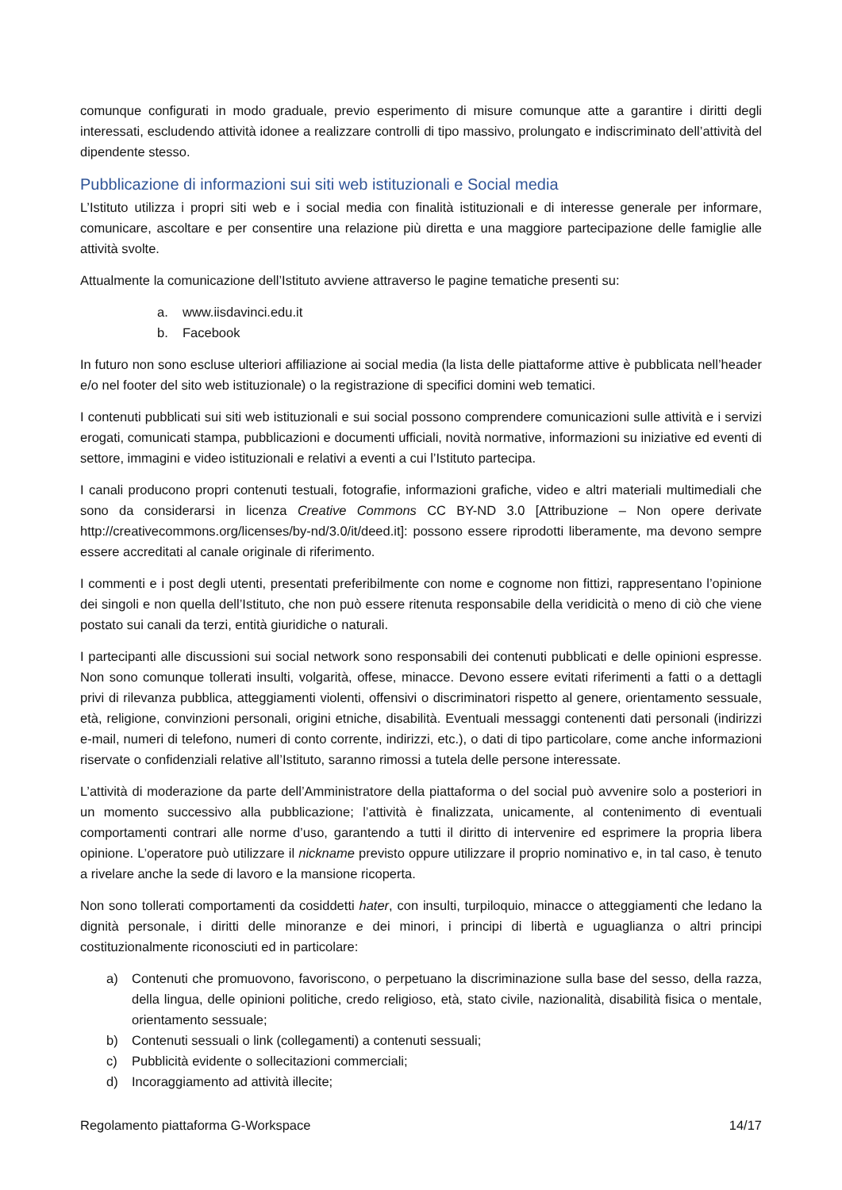comunque configurati in modo graduale, previo esperimento di misure comunque atte a garantire i diritti degli interessati, escludendo attività idonee a realizzare controlli di tipo massivo, prolungato e indiscriminato dell’attività del dipendente stesso.
Pubblicazione di informazioni sui siti web istituzionali e Social media
L’Istituto utilizza i propri siti web e i social media con finalità istituzionali e di interesse generale per informare, comunicare, ascoltare e per consentire una relazione più diretta e una maggiore partecipazione delle famiglie alle attività svolte.
Attualmente la comunicazione dell’Istituto avviene attraverso le pagine tematiche presenti su:
a. www.iisdavinci.edu.it
b. Facebook
In futuro non sono escluse ulteriori affiliazione ai social media (la lista delle piattaforme attive è pubblicata nell’header e/o nel footer del sito web istituzionale) o la registrazione di specifici domini web tematici.
I contenuti pubblicati sui siti web istituzionali e sui social possono comprendere comunicazioni sulle attività e i servizi erogati, comunicati stampa, pubblicazioni e documenti ufficiali, novità normative, informazioni su iniziative ed eventi di settore, immagini e video istituzionali e relativi a eventi a cui l’Istituto partecipa.
I canali producono propri contenuti testuali, fotografie, informazioni grafiche, video e altri materiali multimediali che sono da considerarsi in licenza Creative Commons CC BY-ND 3.0 [Attribuzione – Non opere derivate http://creativecommons.org/licenses/by-nd/3.0/it/deed.it]: possono essere riprodotti liberamente, ma devono sempre essere accreditati al canale originale di riferimento.
I commenti e i post degli utenti, presentati preferibilmente con nome e cognome non fittizi, rappresentano l’opinione dei singoli e non quella dell’Istituto, che non può essere ritenuta responsabile della veridicità o meno di ciò che viene postato sui canali da terzi, entità giuridiche o naturali.
I partecipanti alle discussioni sui social network sono responsabili dei contenuti pubblicati e delle opinioni espresse. Non sono comunque tollerati insulti, volgarità, offese, minacce. Devono essere evitati riferimenti a fatti o a dettagli privi di rilevanza pubblica, atteggiamenti violenti, offensivi o discriminatori rispetto al genere, orientamento sessuale, età, religione, convinzioni personali, origini etniche, disabilità. Eventuali messaggi contenenti dati personali (indirizzi e-mail, numeri di telefono, numeri di conto corrente, indirizzi, etc.), o dati di tipo particolare, come anche informazioni riservate o confidenziali relative all’Istituto, saranno rimossi a tutela delle persone interessate.
L’attività di moderazione da parte dell’Amministratore della piattaforma o del social può avvenire solo a posteriori in un momento successivo alla pubblicazione; l’attività è finalizzata, unicamente, al contenimento di eventuali comportamenti contrari alle norme d’uso, garantendo a tutti il diritto di intervenire ed esprimere la propria libera opinione. L’operatore può utilizzare il nickname previsto oppure utilizzare il proprio nominativo e, in tal caso, è tenuto a rivelare anche la sede di lavoro e la mansione ricoperta.
Non sono tollerati comportamenti da cosiddetti hater, con insulti, turpiloquio, minacce o atteggiamenti che ledano la dignità personale, i diritti delle minoranze e dei minori, i principi di libertà e uguaglianza o altri principi costituzionalmente riconosciuti ed in particolare:
a) Contenuti che promuovono, favoriscono, o perpetuano la discriminazione sulla base del sesso, della razza, della lingua, delle opinioni politiche, credo religioso, età, stato civile, nazionalità, disabilità fisica o mentale, orientamento sessuale;
b) Contenuti sessuali o link (collegamenti) a contenuti sessuali;
c) Pubblicità evidente o sollecitazioni commerciali;
d) Incoraggiamento ad attività illecite;
Regolamento piattaforma G-Workspace 14/17